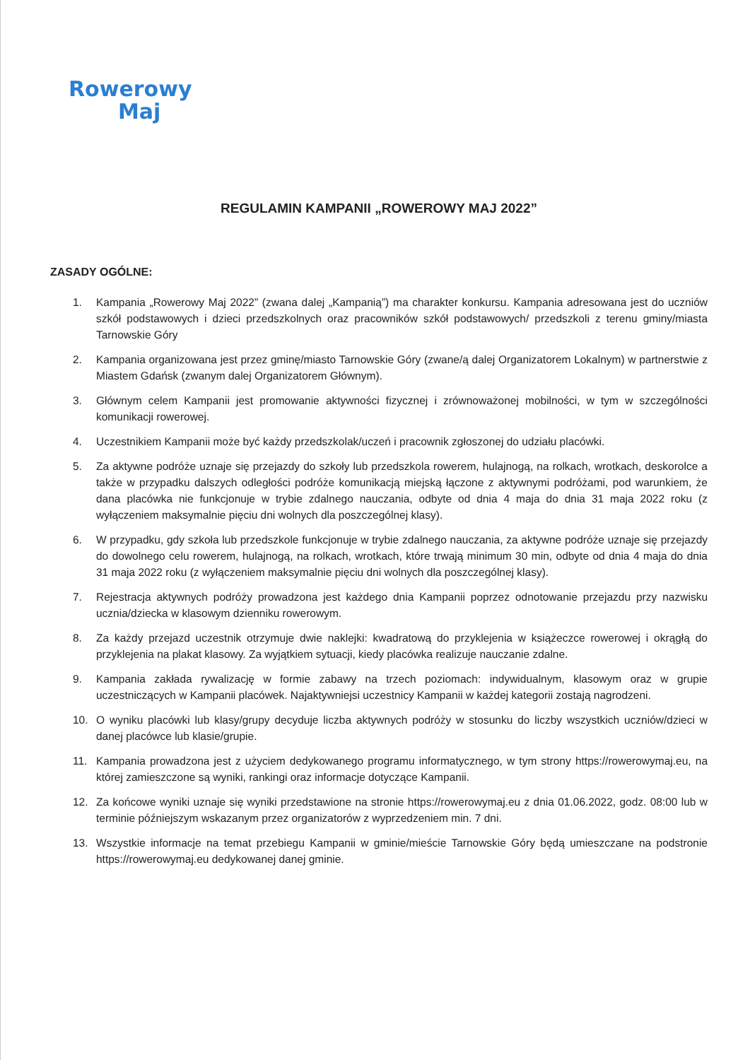Rowerowy
Maj
REGULAMIN KAMPANII „ROWEROWY MAJ 2022”
ZASADY OGÓLNE:
1. Kampania „Rowerowy Maj 2022” (zwana dalej „Kampanią”) ma charakter konkursu. Kampania adresowana jest do uczniów szkół podstawowych i dzieci przedszkolnych oraz pracowników szkół podstawowych/ przedszkoli z terenu gminy/miasta Tarnowskie Góry
2. Kampania organizowana jest przez gminę/miasto Tarnowskie Góry (zwane/ą dalej Organizatorem Lokalnym) w partnerstwie z Miastem Gdańsk (zwanym dalej Organizatorem Głównym).
3. Głównym celem Kampanii jest promowanie aktywności fizycznej i zrównoważonej mobilności, w tym w szczególności komunikacji rowerowej.
4. Uczestnikiem Kampanii może być każdy przedszkolak/uczeń i pracownik zgłoszonej do udziału placówki.
5. Za aktywne podróże uznaje się przejazdy do szkoły lub przedszkola rowerem, hulajnogą, na rolkach, wrotkach, deskorolce a także w przypadku dalszych odległości podróże komunikacją miejską łączone z aktywnymi podróżami, pod warunkiem, że dana placówka nie funkcjonuje w trybie zdalnego nauczania, odbyte od dnia 4 maja do dnia 31 maja 2022 roku (z wyłączeniem maksymalnie pięciu dni wolnych dla poszczególnej klasy).
6. W przypadku, gdy szkoła lub przedszkole funkcjonuje w trybie zdalnego nauczania, za aktywne podróże uznaje się przejazdy do dowolnego celu rowerem, hulajnogą, na rolkach, wrotkach, które trwają minimum 30 min, odbyte od dnia 4 maja do dnia 31 maja 2022 roku (z wyłączeniem maksymalnie pięciu dni wolnych dla poszczególnej klasy).
7. Rejestracja aktywnych podróży prowadzona jest każdego dnia Kampanii poprzez odnotowanie przejazdu przy nazwisku ucznia/dziecka w klasowym dzienniku rowerowym.
8. Za każdy przejazd uczestnik otrzymuje dwie naklejki: kwadratową do przyklejenia w książeczce rowerowej i okrągłą do przyklejenia na plakat klasowy. Za wyjątkiem sytuacji, kiedy placówka realizuje nauczanie zdalne.
9. Kampania zakłada rywalizację w formie zabawy na trzech poziomach: indywidualnym, klasowym oraz w grupie uczestniczących w Kampanii placówek. Najaktywniejsi uczestnicy Kampanii w każdej kategorii zostają nagrodzeni.
10. O wyniku placówki lub klasy/grupy decyduje liczba aktywnych podróży w stosunku do liczby wszystkich uczniów/dzieci w danej placówce lub klasie/grupie.
11. Kampania prowadzona jest z użyciem dedykowanego programu informatycznego, w tym strony https://rowerowymaj.eu, na której zamieszczone są wyniki, rankingi oraz informacje dotyczące Kampanii.
12. Za końcowe wyniki uznaje się wyniki przedstawione na stronie https://rowerowymaj.eu z dnia 01.06.2022, godz. 08:00 lub w terminie późniejszym wskazanym przez organizatorów z wyprzedzeniem min. 7 dni.
13. Wszystkie informacje na temat przebiegu Kampanii w gminie/mieście Tarnowskie Góry będą umieszczane na podstronie https://rowerowymaj.eu dedykowanej danej gminie.